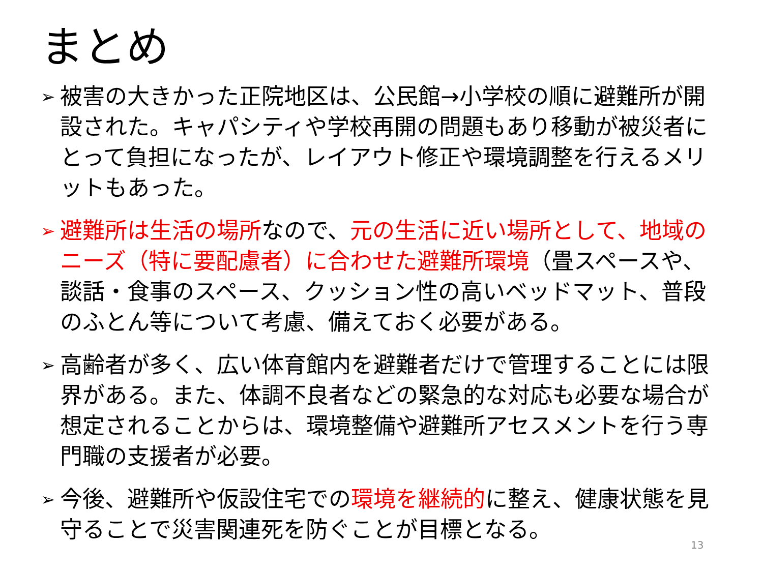まとめ
➢ 被害の大きかった正院地区は、公民館→小学校の順に避難所が開設された。キャパシティや学校再開の問題もあり移動が被災者にとって負担になったが、レイアウト修正や環境調整を行えるメリットもあった。
➢ 避難所は生活の場所なので、元の生活に近い場所として、地域のニーズ（特に要配慮者）に合わせた避難所環境（畳スペースや、談話・食事のスペース、クッション性の高いベッドマット、普段のふとん等について考慮、備えておく必要がある。
➢ 高齢者が多く、広い体育館内を避難者だけで管理することには限界がある。また、体調不良者などの緊急的な対応も必要な場合が想定されることからは、環境整備や避難所アセスメントを行う専門職の支援者が必要。
➢ 今後、避難所や仮設住宅での環境を継続的に整え、健康状態を見守ることで災害関連死を防ぐことが目標となる。
13